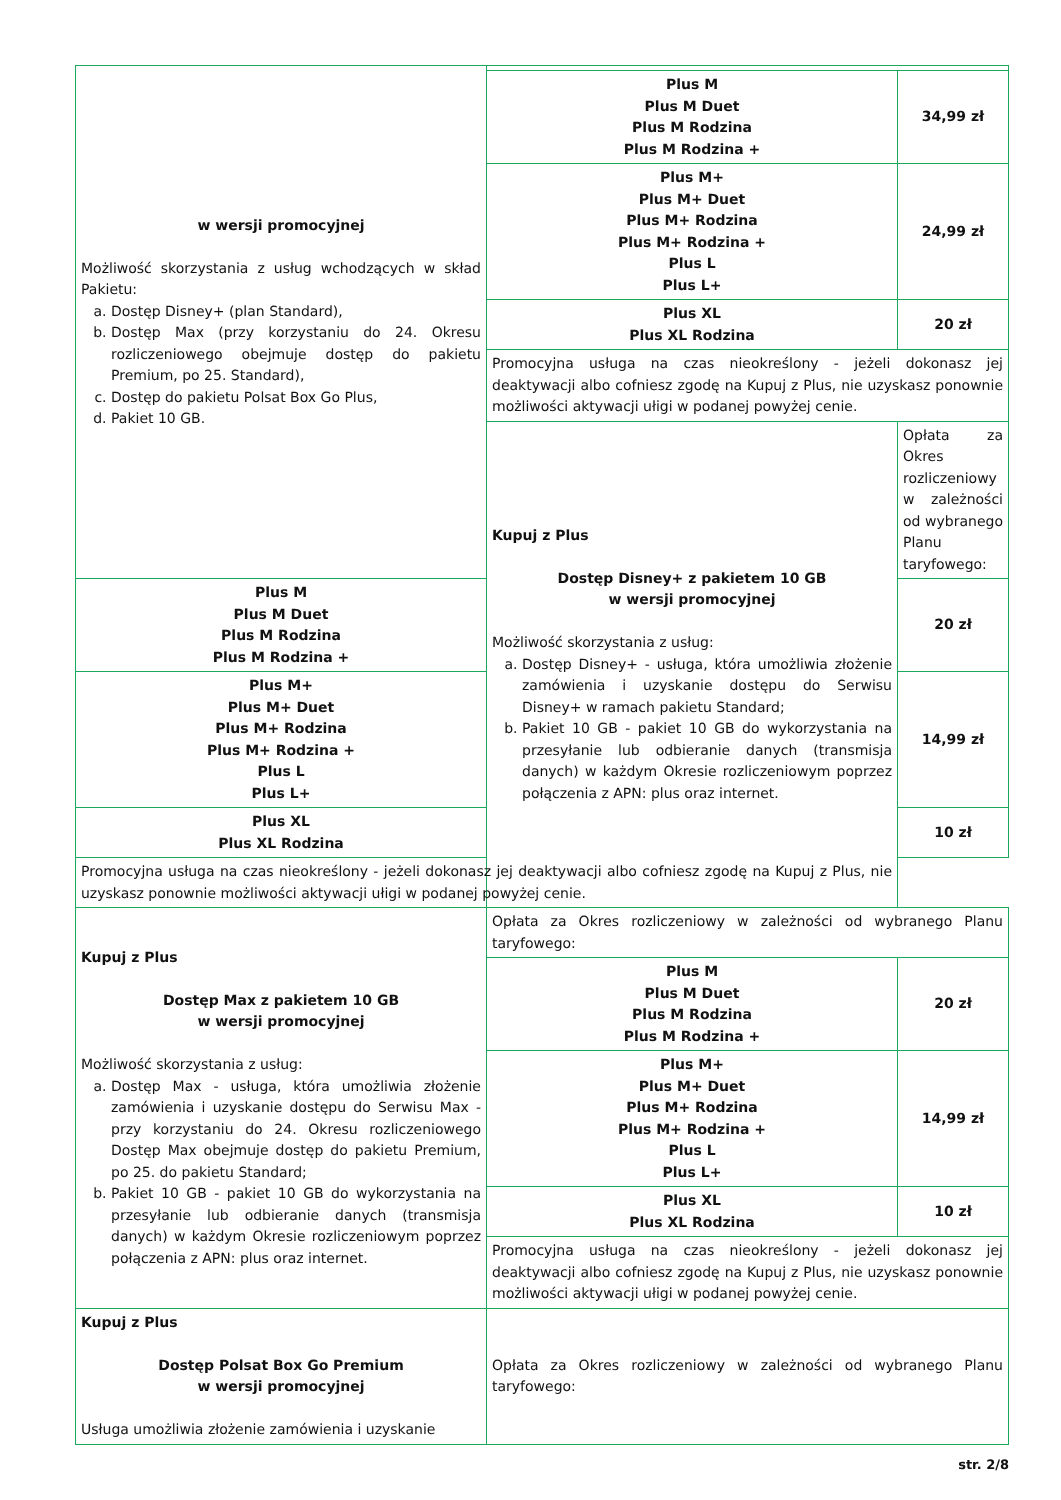| w wersji promocyjnej Możliwość skorzystania z usług wchodzących w skład Pakietu: a. Dostęp Disney+ (plan Standard), b. Dostęp Max (przy korzystaniu do 24. Okresu rozliczeniowego obejmuje dostęp do pakietu Premium, po 25. Standard), c. Dostęp do pakietu Polsat Box Go Plus, d. Pakiet 10 GB. | | |
| | Plus M Plus M Duet Plus M Rodzina Plus M Rodzina + | 34,99 zł |
| | Plus M+ Plus M+ Duet Plus M+ Rodzina Plus M+ Rodzina + Plus L Plus L+ | 24,99 zł |
| | Plus XL Plus XL Rodzina | 20 zł |
| | Promocyjna usługa na czas nieokreślony - jeżeli dokonasz jej deaktywacji albo cofniesz zgodę na Kupuj z Plus, nie uzyskasz ponownie możliwości aktywacji ułigi w podanej powyżej cenie. | |
| | Kupuj z Plus Dostęp Disney+ z pakietem 10 GB w wersji promocyjnej Możliwość skorzystania z usług: a. Dostęp Disney+ - usługa, która umożliwia złożenie zamówienia i uzyskanie dostępu do Serwisu Disney+ w ramach pakietu Standard; b. Pakiet 10 GB - pakiet 10 GB do wykorzystania na przesyłanie lub odbieranie danych (transmisja danych) w każdym Okresie rozliczeniowym poprzez połączenia z APN: plus oraz internet. | Opłata za Okres rozliczeniowy w zależności od wybranego Planu taryfowego: |
| Plus M Plus M Duet Plus M Rodzina Plus M Rodzina + | | 20 zł |
| Plus M+ Plus M+ Duet Plus M+ Rodzina Plus M+ Rodzina + Plus L Plus L+ | | 14,99 zł |
| Plus XL Plus XL Rodzina | | 10 zł |
| Promocyjna usługa na czas nieokreślony - jeżeli dokonasz jej deaktywacji albo cofniesz zgodę na Kupuj z Plus, nie uzyskasz ponownie możliwości aktywacji ułigi w podanej powyżej cenie. | | |
| Kupuj z Plus Dostęp Max z pakietem 10 GB w wersji promocyjnej Możliwość skorzystania z usług: a. Dostęp Max - usługa, która umożliwia złożenie zamówienia i uzyskanie dostępu do Serwisu Max - przy korzystaniu do 24. Okresu rozliczeniowego Dostęp Max obejmuje dostęp do pakietu Premium, po 25. do pakietu Standard; b. Pakiet 10 GB - pakiet 10 GB do wykorzystania na przesyłanie lub odbieranie danych (transmisja danych) w każdym Okresie rozliczeniowym poprzez połączenia z APN: plus oraz internet. | Opłata za Okres rozliczeniowy w zależności od wybranego Planu taryfowego: | |
| | Plus M Plus M Duet Plus M Rodzina Plus M Rodzina + | 20 zł |
| | Plus M+ Plus M+ Duet Plus M+ Rodzina Plus M+ Rodzina + Plus L Plus L+ | 14,99 zł |
| | Plus XL Plus XL Rodzina | 10 zł |
| | Promocyjna usługa na czas nieokreślony - jeżeli dokonasz jej deaktywacji albo cofniesz zgodę na Kupuj z Plus, nie uzyskasz ponownie możliwości aktywacji ułigi w podanej powyżej cenie. | |
| Kupuj z Plus Dostęp Polsat Box Go Premium w wersji promocyjnej Usługa umożliwia złożenie zamówienia i uzyskanie | Opłata za Okres rozliczeniowy w zależności od wybranego Planu taryfowego: | |
str. 2/8